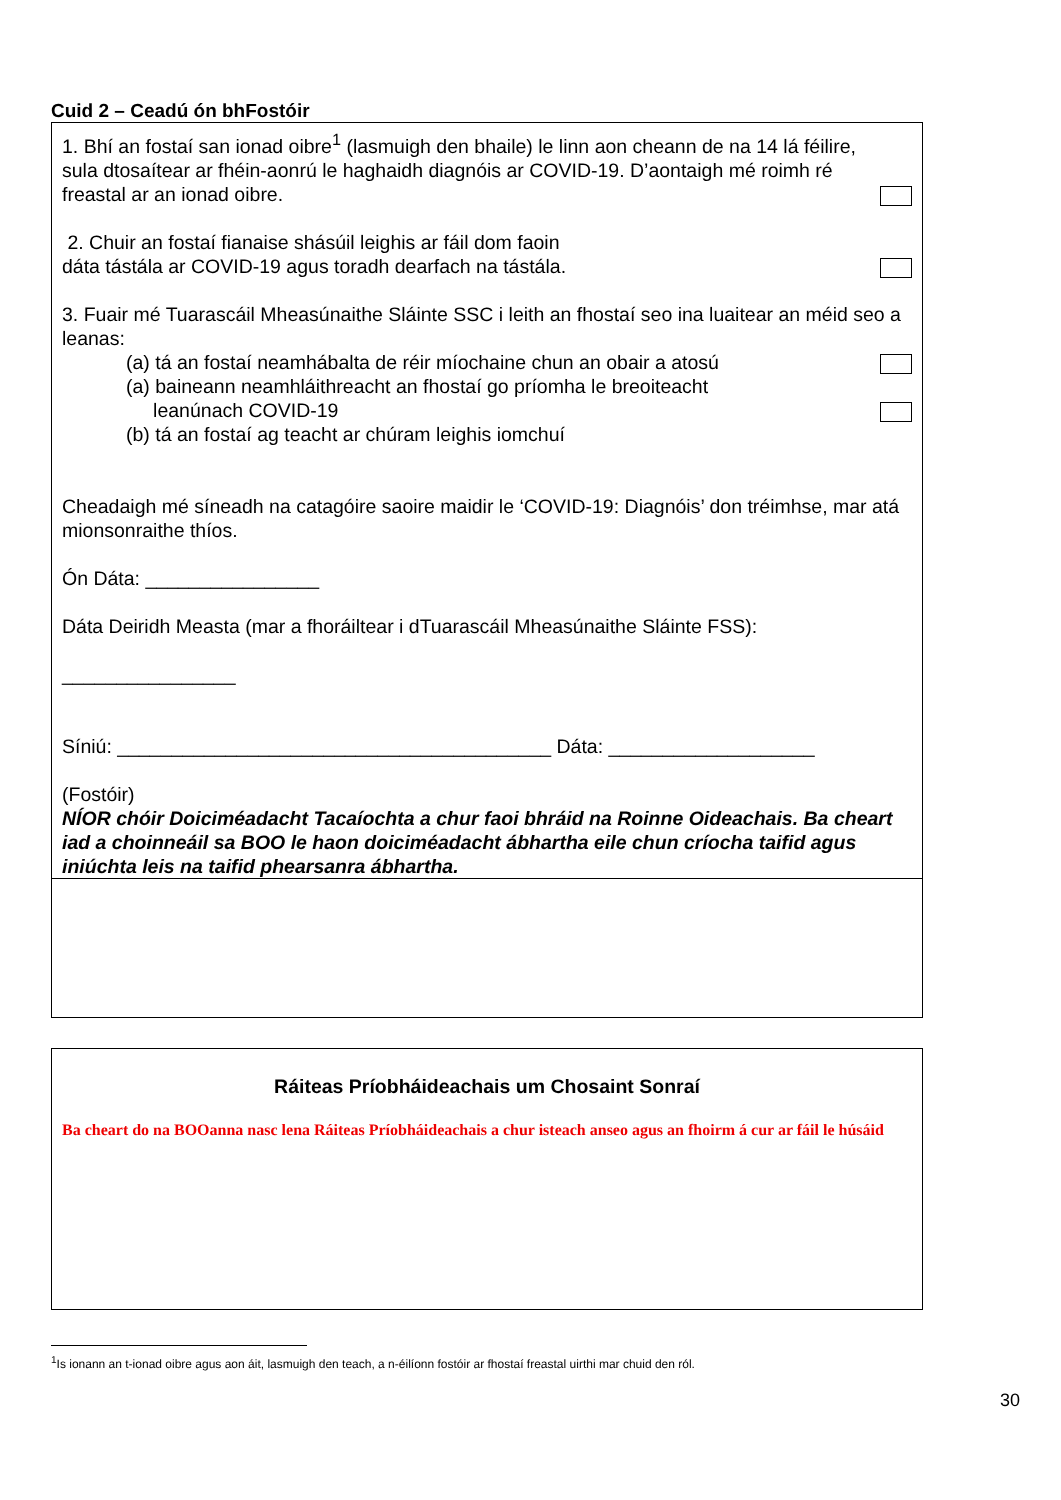Cuid 2 – Ceadú ón bhFostóir
1. Bhí an fostaí san ionad oibre<sup>1</sup> (lasmuigh den bhaile) le linn aon cheann de na 14 lá féilire, sula dtosaítear ar fhéin-aonrú le haghaidh diagnóis ar COVID-19. D’aontaigh mé roimh ré freastal ar an ionad oibre.
2. Chuir an fostaí fianaise shásúil leighis ar fáil dom faoin
dáta tástála ar COVID-19 agus toradh dearfach na tástála.
3. Fuair mé Tuarascáil Mheasúnaithe Sláinte SSC i leith an fhostaí seo ina luaitear an méid seo a leanas:
(a) tá an fostaí neamhábalta de réir míochaine chun an obair a atosú
(a) baineann neamhláithreacht an fhostaí go príomha le breoiteacht
leanúnach COVID-19
(b) tá an fostaí ag teacht ar chúram leighis iomchuí
Cheadaigh mé síneadh na catagóire saoire maidir le ‘COVID-19: Diagnóis’ don tréimhse, mar atá mionsonraithe thíos.
Ón Dáta: ________________
Dáta Deiridh Measta (mar a fhoráiltear i dTuarascáil Mheasúnaithe Sláinte FSS):
________________
Síniú: ________________________________________ Dáta: ___________________
(Fostóir)
NÍOR chóir Doiciméadacht Tacaíochta a chur faoi bhráid na Roinne Oideachais. Ba cheart iad a choinneáil sa BOO le haon doiciméadacht ábhartha eile chun críocha taifid agus iniúchta leis na taifid phearsanra ábhartha.
Ráiteas Príobháideachais um Chosaint Sonraí
Ba cheart do na BOOanna nasc lena Ráiteas Príobháideachais a chur isteach anseo agus an fhoirm á cur ar fáil le húsáid
<sup>1</sup> Is ionann an t-ionad oibre agus aon áit, lasmuigh den teach, a n-éilíonn fostóir ar fhostaí freastal uirthi mar chuid den ról.
30